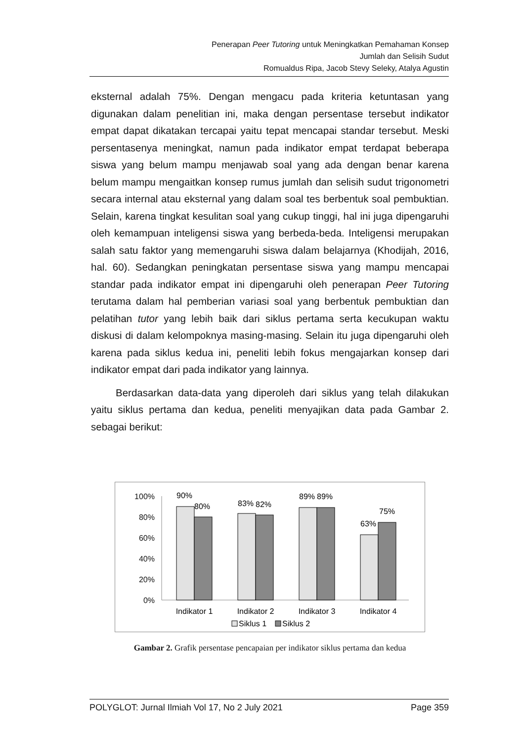Penerapan Peer Tutoring untuk Meningkatkan Pemahaman Konsep
Jumlah dan Selisih Sudut
Romualdus Ripa, Jacob Stevy Seleky, Atalya Agustin
eksternal adalah 75%. Dengan mengacu pada kriteria ketuntasan yang digunakan dalam penelitian ini, maka dengan persentase tersebut indikator empat dapat dikatakan tercapai yaitu tepat mencapai standar tersebut. Meski persentasenya meningkat, namun pada indikator empat terdapat beberapa siswa yang belum mampu menjawab soal yang ada dengan benar karena belum mampu mengaitkan konsep rumus jumlah dan selisih sudut trigonometri secara internal atau eksternal yang dalam soal tes berbentuk soal pembuktian. Selain, karena tingkat kesulitan soal yang cukup tinggi, hal ini juga dipengaruhi oleh kemampuan inteligensi siswa yang berbeda-beda. Inteligensi merupakan salah satu faktor yang memengaruhi siswa dalam belajarnya (Khodijah, 2016, hal. 60). Sedangkan peningkatan persentase siswa yang mampu mencapai standar pada indikator empat ini dipengaruhi oleh penerapan Peer Tutoring terutama dalam hal pemberian variasi soal yang berbentuk pembuktian dan pelatihan tutor yang lebih baik dari siklus pertama serta kecukupan waktu diskusi di dalam kelompoknya masing-masing. Selain itu juga dipengaruhi oleh karena pada siklus kedua ini, peneliti lebih fokus mengajarkan konsep dari indikator empat dari pada indikator yang lainnya.
Berdasarkan data-data yang diperoleh dari siklus yang telah dilakukan yaitu siklus pertama dan kedua, peneliti menyajikan data pada Gambar 2. sebagai berikut:
100%
80%
60%
40%
20%
0%
90%
80%
83%
82%
89%
89%
63%
75%
Indikator 1
Indikator 2
Indikator 3
Indikator 4
Siklus 1
Siklus 2
Gambar 2. Grafik persentase pencapaian per indikator siklus pertama dan kedua
POLYGLOT: Jurnal Ilmiah Vol 17, No 2 July 2021 Page 359